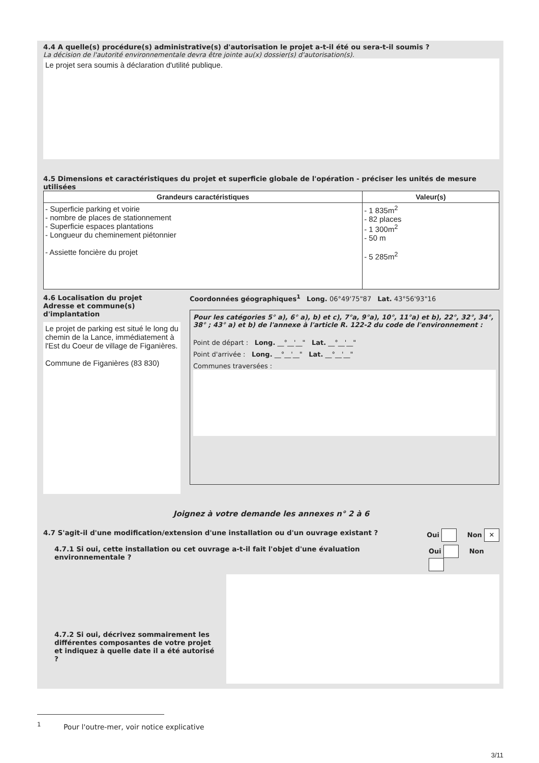4.4 A quelle(s) procédure(s) administrative(s) d'autorisation le projet a-t-il été ou sera-t-il soumis ?
La décision de l'autorité environnementale devra être jointe au(x) dossier(s) d'autorisation(s).
Le projet sera soumis à déclaration d'utilité publique.
4.5 Dimensions et caractéristiques du projet et superficie globale de l'opération - préciser les unités de mesure utilisées
| Grandeurs caractéristiques | Valeur(s) |
| --- | --- |
| - Superficie parking et voirie - nombre de places de stationnement - Superficie espaces plantations - Longueur du cheminement piétonnier - Assiette foncière du projet | - 1 835m<sup>2</sup> - 82 places - 1 300m<sup>2</sup> - 50 m - 5 285m<sup>2</sup> |
4.6 Localisation du projet
Adresse et commune(s) d'implantation
Le projet de parking est situé le long du chemin de la Lance, immédiatement à l'Est du Coeur de village de Figanières.
Commune de Figanières (83 830)
Coordonnées géographiques<sup>1</sup> Long. 06°49'75"87 Lat. 43°56'93"16
Pour les catégories 5° a), 6° a), b) et c), 7°a, 9°a), 10°, 11°a) et b), 22°, 32°, 34°, 38° ; 43° a) et b) de l'annexe à l'article R. 122-2 du code de l'environnement :
Point de départ : Long. __°__'__" Lat. __°__'__"
Point d'arrivée : Long. __°__'__" Lat. __°__'__"
Communes traversées :
Joignez à votre demande les annexes n° 2 à 6
4.7 S'agit-il d'une modification/extension d'une installation ou d'un ouvrage existant ?
Oui Non ✕
4.7.1 Si oui, cette installation ou cet ouvrage a-t-il fait l'objet d'une évaluation environnementale ?
Oui Non
4.7.2 Si oui, décrivez sommairement les différentes composantes de votre projet et indiquez à quelle date il a été autorisé ?
<sup>1</sup> Pour l'outre-mer, voir notice explicative
3/11